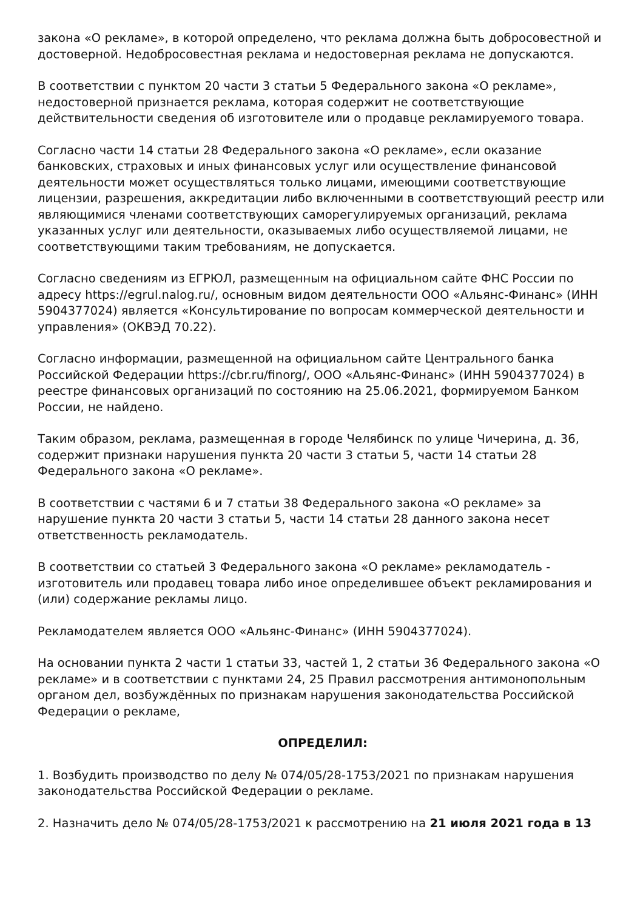закона «О рекламе», в которой определено, что реклама должна быть добросовестной и достоверной. Недобросовестная реклама и недостоверная реклама не допускаются.
В соответствии с пунктом 20 части 3 статьи 5 Федерального закона «О рекламе», недостоверной признается реклама, которая содержит не соответствующие действительности сведения об изготовителе или о продавце рекламируемого товара.
Согласно части 14 статьи 28 Федерального закона «О рекламе», если оказание банковских, страховых и иных финансовых услуг или осуществление финансовой деятельности может осуществляться только лицами, имеющими соответствующие лицензии, разрешения, аккредитации либо включенными в соответствующий реестр или являющимися членами соответствующих саморегулируемых организаций, реклама указанных услуг или деятельности, оказываемых либо осуществляемой лицами, не соответствующими таким требованиям, не допускается.
Согласно сведениям из ЕГРЮЛ, размещенным на официальном сайте ФНС России по адресу https://egrul.nalog.ru/, основным видом деятельности ООО «Альянс-Финанс» (ИНН 5904377024) является «Консультирование по вопросам коммерческой деятельности и управления» (ОКВЭД 70.22).
Согласно информации, размещенной на официальном сайте Центрального банка Российской Федерации https://cbr.ru/finorg/, ООО «Альянс-Финанс» (ИНН 5904377024) в реестре финансовых организаций по состоянию на 25.06.2021, формируемом Банком России, не найдено.
Таким образом, реклама, размещенная в городе Челябинск по улице Чичерина, д. 36, содержит признаки нарушения пункта 20 части 3 статьи 5, части 14 статьи 28 Федерального закона «О рекламе».
В соответствии с частями 6 и 7 статьи 38 Федерального закона «О рекламе» за нарушение пункта 20 части 3 статьи 5, части 14 статьи 28 данного закона несет ответственность рекламодатель.
В соответствии со статьей 3 Федерального закона «О рекламе» рекламодатель - изготовитель или продавец товара либо иное определившее объект рекламирования и (или) содержание рекламы лицо.
Рекламодателем является ООО «Альянс-Финанс» (ИНН 5904377024).
На основании пункта 2 части 1 статьи 33, частей 1, 2 статьи 36 Федерального закона «О рекламе» и в соответствии с пунктами 24, 25 Правил рассмотрения антимонопольным органом дел, возбуждённых по признакам нарушения законодательства Российской Федерации о рекламе,
ОПРЕДЕЛИЛ:
1. Возбудить производство по делу № 074/05/28-1753/2021 по признакам нарушения законодательства Российской Федерации о рекламе.
2. Назначить дело № 074/05/28-1753/2021 к рассмотрению на 21 июля 2021 года в 13